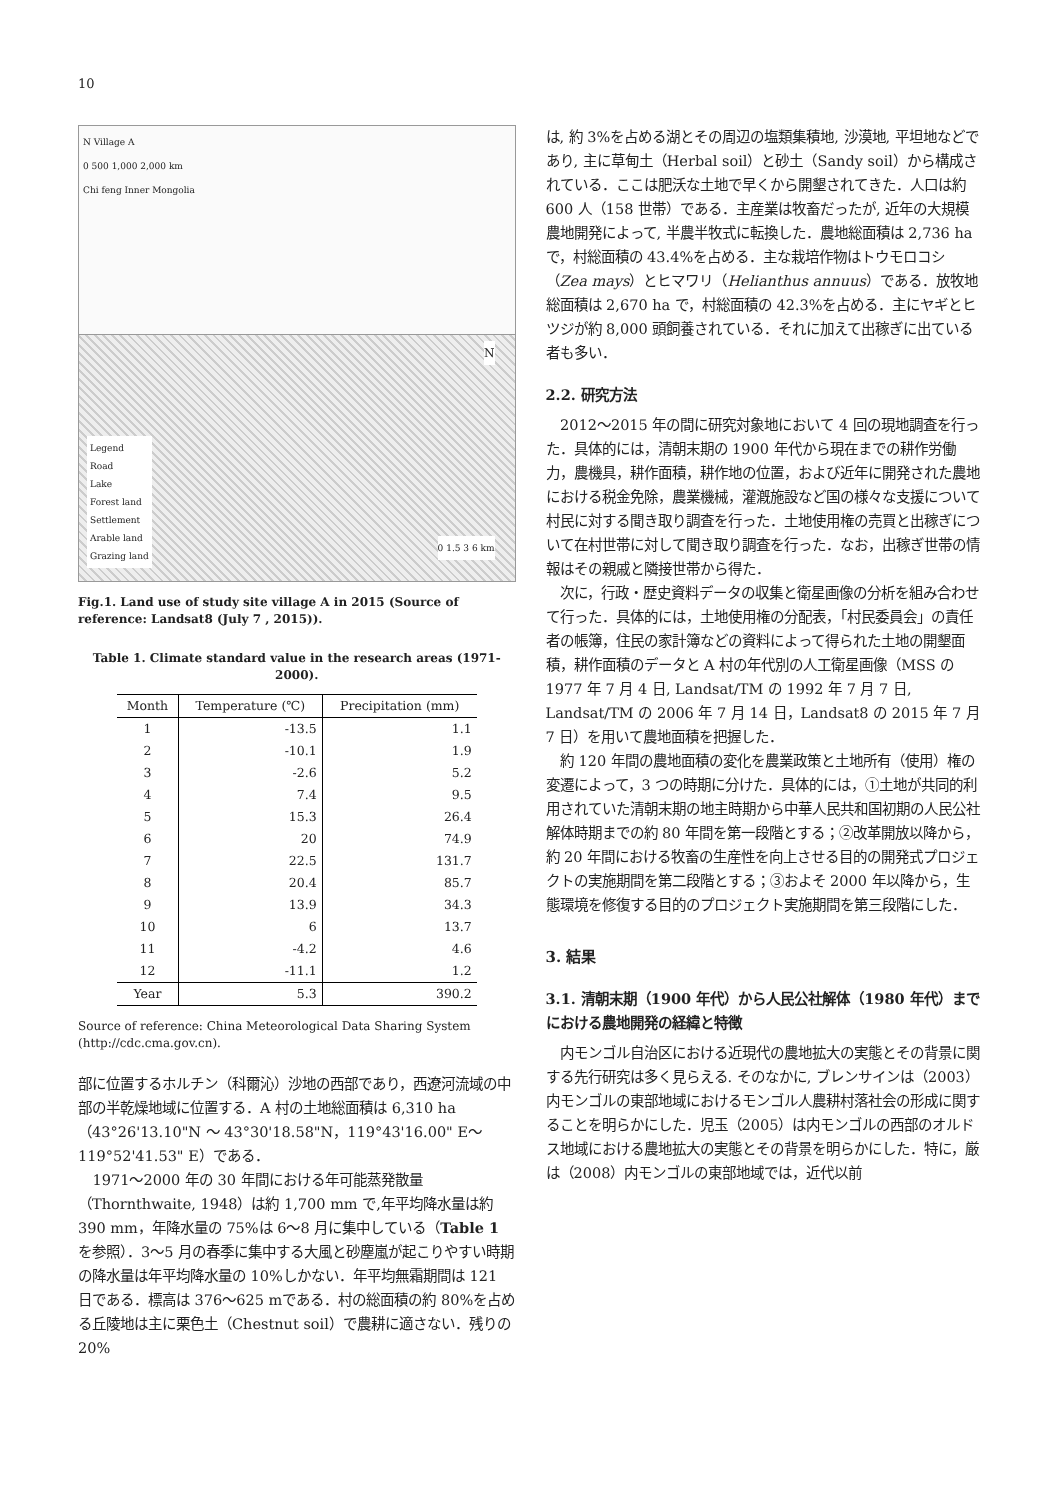10
N Village A
0 500 1,000 2,000 km
Chi feng Inner Mongolia
Legend
Road
Lake
Forest land
Settlement
Arable land
Grazing land
0 1.5 3 6 km
N
Fig.1. Land use of study site village A in 2015 (Source of reference: Landsat8 (July 7 , 2015)).
Table 1. Climate standard value in the research areas (1971-2000).
| Month | Temperature (℃) | Precipitation (mm) |
| --- | --- | --- |
| 1 | -13.5 | 1.1 |
| 2 | -10.1 | 1.9 |
| 3 | -2.6 | 5.2 |
| 4 | 7.4 | 9.5 |
| 5 | 15.3 | 26.4 |
| 6 | 20 | 74.9 |
| 7 | 22.5 | 131.7 |
| 8 | 20.4 | 85.7 |
| 9 | 13.9 | 34.3 |
| 10 | 6 | 13.7 |
| 11 | -4.2 | 4.6 |
| 12 | -11.1 | 1.2 |
| Year | 5.3 | 390.2 |
Source of reference: China Meteorological Data Sharing System (http://cdc.cma.gov.cn).
部に位置するホルチン（科爾沁）沙地の西部であり，西遼河流域の中部の半乾燥地域に位置する．A 村の土地総面積は 6,310 ha（43°26'13.10"N ～ 43°30'18.58"N，119°43'16.00" E～119°52'41.53" E）である．
1971～2000 年の 30 年間における年可能蒸発散量（Thornthwaite, 1948）は約 1,700 mm で,年平均降水量は約 390 mm，年降水量の 75%は 6～8 月に集中している（Table 1 を参照）．3～5 月の春季に集中する大風と砂塵嵐が起こりやすい時期の降水量は年平均降水量の 10%しかない．年平均無霜期間は 121 日である．標高は 376～625 mである．村の総面積の約 80%を占める丘陵地は主に栗色土（Chestnut soil）で農耕に適さない．残りの 20%
は, 約 3%を占める湖とその周辺の塩類集積地, 沙漠地, 平坦地などであり, 主に草甸土（Herbal soil）と砂土（Sandy soil）から構成されている．ここは肥沃な土地で早くから開墾されてきた．人口は約 600 人（158 世帯）である．主産業は牧畜だったが, 近年の大規模農地開発によって, 半農半牧式に転換した．農地総面積は 2,736 ha で，村総面積の 43.4%を占める．主な栽培作物はトウモロコシ（Zea mays）とヒマワリ（Helianthus annuus）である．放牧地総面積は 2,670 ha で，村総面積の 42.3%を占める．主にヤギとヒツジが約 8,000 頭飼養されている．それに加えて出稼ぎに出ている者も多い．
2.2. 研究方法
2012～2015 年の間に研究対象地において 4 回の現地調査を行った．具体的には，清朝末期の 1900 年代から現在までの耕作労働力，農機具，耕作面積，耕作地の位置，および近年に開発された農地における税金免除，農業機械，灌漑施設など国の様々な支援について村民に対する聞き取り調査を行った．土地使用権の売買と出稼ぎについて在村世帯に対して聞き取り調査を行った．なお，出稼ぎ世帯の情報はその親戚と隣接世帯から得た．
次に，行政・歴史資料データの収集と衛星画像の分析を組み合わせて行った．具体的には，土地使用権の分配表，「村民委員会」の責任者の帳簿，住民の家計簿などの資料によって得られた土地の開墾面積，耕作面積のデータと A 村の年代別の人工衛星画像（MSS の 1977 年 7 月 4 日, Landsat/TM の 1992 年 7 月 7 日, Landsat/TM の 2006 年 7 月 14 日，Landsat8 の 2015 年 7 月 7 日）を用いて農地面積を把握した．
約 120 年間の農地面積の変化を農業政策と土地所有（使用）権の変遷によって，3 つの時期に分けた．具体的には，①土地が共同的利用されていた清朝末期の地主時期から中華人民共和国初期の人民公社解体時期までの約 80 年間を第一段階とする；②改革開放以降から，約 20 年間における牧畜の生産性を向上させる目的の開発式プロジェクトの実施期間を第二段階とする；③およそ 2000 年以降から，生態環境を修復する目的のプロジェクト実施期間を第三段階にした．
3. 結果
3.1. 清朝末期（1900 年代）から人民公社解体（1980 年代）までにおける農地開発の経緯と特徴
内モンゴル自治区における近現代の農地拡大の実態とその背景に関する先行研究は多く見らえる. そのなかに, ブレンサインは（2003）内モンゴルの東部地域におけるモンゴル人農耕村落社会の形成に関することを明らかにした．児玉（2005）は内モンゴルの西部のオルドス地域における農地拡大の実態とその背景を明らかにした．特に，厳は（2008）内モンゴルの東部地域では，近代以前